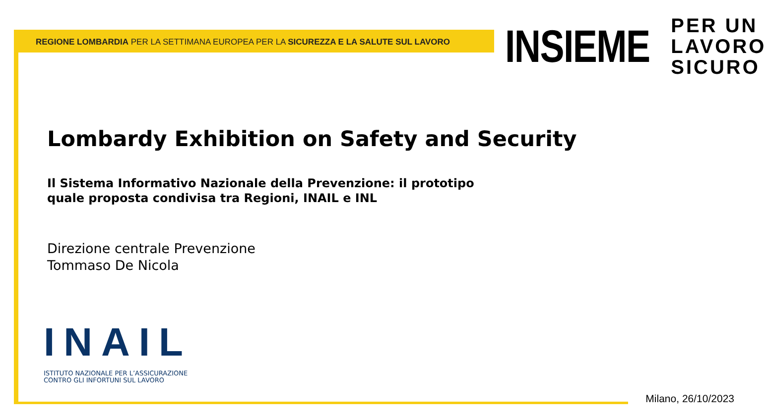REGIONE LOMBARDIA PER LA SETTIMANA EUROPEA PER LA SICUREZZA E LA SALUTE SUL LAVORO
INSIEME
PER UN
LAVORO
SICURO
Lombardy Exhibition on Safety and Security
Il Sistema Informativo Nazionale della Prevenzione: il prototipo
quale proposta condivisa tra Regioni, INAIL e INL
Direzione centrale Prevenzione
Tommaso De Nicola
INAIL
ISTITUTO NAZIONALE PER L’ASSICURAZIONE
CONTRO GLI INFORTUNI SUL LAVORO
Milano, 26/10/2023